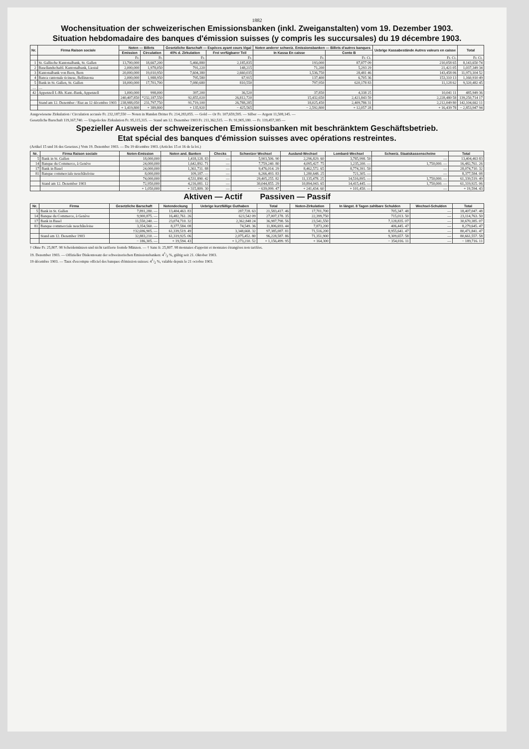1882
Wochensituation der schweizerischen Emissionsbanken (inkl. Zweiganstalten) vom 19. Dezember 1903.
Situation hebdomadaire des banques d'émission suisses (y compris les succursales) du 19 décembre 1903.
| Nr. | Firma Raison sociale | Noten — Billets | | Gesetzliche Barschaft — Espèces ayant cours légal | | Noten anderer schweiz. Emissionsbanken — Billets d'autres banques | | Uebrige Kassabestände Autres valeurs en caisse | Total |
| --- | --- | --- | --- | --- | --- | --- | --- | --- | --- |
| | | Emission | Circulation | 40% d. Zirkulation | Frei verfügbarer Teil | In Kassa En caisse | Conto B | | |
| | | Fr. | Fr. | Fr. | Fr. | Fr. | Fr. Ct. | Fr. Ct. | Fr. Ct. |
| 1 | St. Gallische Kantonalbank, St. Gallen | 13,700,000 | 18,667,200 | 5,466,880 | 2,185,835 | 193,000 | 87,877 09 | 210,058 65 | 8,143,650 74 |
| 2 | Basellandschaftl. Kantonalbank, Liestal | 2,000,000 | 1,978,050 | 791,220 | 148,215 | 71,200 | 5,293 29 | 21,421 05 | 1,037,349 34 |
| 3 | Kantonalbank von Bern, Bern | 20,000,000 | 19,010,950 | 7,604,380 | 2,660,035 | 1,536,750 | 28,481 46 | 143,458 06 | 11,973,104 52 |
| 4 | Banca cantonale ticinese, Bellinzona | 2,000,000 | 1,988,950 | 795,580 | 67,915 | 137,400 | 6,705 36 | 153,310 13 | 1,160,910 49 |
| 5 | Bank in St. Gallen, St. Gallen | 18,000,000 | 17,701,700 | 7,080,680 | 810,550 | 797,950 | 620,178 83 | 11,128 62 | 9,320,482 45 |
| … | … | | | | | | | | |
| 42 | Appenzell I.-Rh. Kant.-Bank, Appenzell | 1,000,000 | 998,000 | 397,200 | 36,520 | 37,850 | 4,338 25 | 10,041 11 | 485,949 36 |
| | | 240,407,850 | *232,187,550 | 92,855,020 | 26,812,720 | 15,432,650 | 2,421,843 59 | 2,228,480 58 | 139,250,714 17 |
| | Stand am 12. Dezember / Etat au 12 décembre 1903 | 238,988,050 | 231,797,750 | 91,719,100 | 26,788,285 | 18,025,450 | 2,409,786 31 | 2,212,049 80 | 142,104,662 11 |
| | | + 1,419,800 | + 389,800 | + 135,920 | − 425,565 | − 2,592,800 | + 12,057 28 | + 16,439 78 | − 2,853,947 94 |
Ausgewiesene Zirkulation / Circulation accusée Fr. 232,187,550 — Noten in Handen Dritter Fr. 214,283,055. — Gold — Or Fr. 107,659,595. — Silber — Argent 11,508,145. —
Gesetzliche Barschaft 119,167,740. — Ungedeckte Zirkulation Fr. 95,115,315. — Stand am 12. Dezember 1903 Fr. 211,362,515. — Fr. 91,905,180. — Fr. 119,457,385 —
Spezieller Ausweis der schweizerischen Emissionsbanken mit beschränktem Geschäftsbetrieb.
Etat spécial des banques d'émission suisses avec opérations restreintes.
(Artikel 15 und 16 des Gesetzes.) Vom 19. Dezember 1903. — Du 19 décembre 1903. (Articles 15 et 16 de la loi.)
| Nr. | Firma Raison sociale | Noten-Emission | Noten and. Banken | Checks | Schweizer Wechsel | Ausland-Wechsel | Lombard-Wechsel | Schweiz. Staatskassenscheine | Total |
| --- | --- | --- | --- | --- | --- | --- | --- | --- | --- |
| 5 | Bank in St. Gallen | 18,000,000 | 1,418,128. 83 | — | 5,903,506. 90 | 2,296,829. 60 | 3,785,998. 50 | — | 13,404,463 83 |
| 14 | Banque du Commerce, à Genève | 24,000,000 | 1,642,892. 71 | — | 7,759,240. 80 | 4,095,427. 75 | 1,235,200. — | 1,750,000. — | 16,482,761. 26 |
| 17 | Bank in Basel | 24,000,000 | 1,361,731. 88 | — | 9,476,014. 29 | 8,462,572. 65 | 8,774,391. 50 | — | 28,074,710. 32 |
| 81 | Banque commerciale neuchâteloise | 8,000,000 | 109,187. — | — | 6,266,493. 83 | 1,280,648. 25 | 721,305. — | — | 8,377,584. 08 |
| | | 74,000,000 | 4,531,890. 42 | — | 29,405,255. 82 | 11,135,478. 25 | 14,516,895. — | 1,750,000. — | 61,339,519. 49 |
| | Stand am 12. Dezember 1903 | 72,950,000 | 4,216,081. 12 | — | 30,044,855. 29 | 10,894,043. 65 | 14,415,445. — | 1,750,000. — | 61,319,925. 06 |
| | | + 1,050,000 | + 315,809. 30 | — | − 639,099. 47 | + 241,434. 60 | + 101,450. — | — | + 19,594. 43 |
Aktiven — Actif Passiven — Passif
| Nr. | Firma | Gesetzliche Barschaft | Notendeckung | Uebrige kurzfällige Guthaben | Total | Noten-Zirkulation | In längst. 8 Tagen zahlbare Schulden | Wechsel-Schulden | Total |
| --- | --- | --- | --- | --- | --- | --- | --- | --- | --- |
| 5 | Bank in St. Gallen | 7,891,280. — | 13,404,463. 83 | 287,728. 63 | 21,583,417. 46 | 17,701,700 | 705,347. 48 | — | 18,407,047. 48 |
| 14 | Banque du Commerce, à Genève | 9,900,875. — | 16,482,761. 26 | 623,542 09 | 27,007,178. 35 | 22,399,750 | 715,013. 50 | — | 23,114,763. 50 |
| 17 | Bank in Basel | 11,550,240. — | 23,074,710. 32 | 2,362,848 24 | 36,987,798. 56 | 23,541,550 | 7,128,835. 07 | — | 30,670,385. 07 |
| 81 | Banque commerciale neuchâteloise | 3,354,560. — | 8,377,584. 08 | 74,549. 36 | 11,806,693. 44 | 7,873,200 | 406,445. 47 | — | 8,279,645. 47 |
| | | †32,696,905. — | 61,339,519. 49 | 3,348,668. 32 | 97,385,087. 81 | 71,516,200 | 8,955,641. 47 | — | 80,471,841. 47 |
| | Stand am 12. Dezember 1903 | 32,883,210. — | 61,319,925. 06 | 2,075,452. 80 | 96,228,587. 86 | 71,351,900 | 9,309,657. 58 | — | 80,661,557. 58 |
| | | − 186,305. — | + 19,594. 43 | + 1,273,210. 52 | + 1,156,499. 95 | + 164,300 | − 354,016. 11 | — | − 189,716. 11 |
† Ohne Fr. 25,807. 98 Scheidemünzen und nicht tarifierte fremde Münzen. — † Sans fr. 25,807. 98 monnaies d'appoint et monnaies étrangères non tarifées.
19. Dezember 1903. — Offizieller Diskontosatz der schweizerischen Emissionsbanken: 41/2 %, gültig seit 21. Oktober 1903.
19 décembre 1903. — Taux d'escompte officiel des banques d'émission suisses: 41/2 %, valable depuis le 21 octobre 1903.